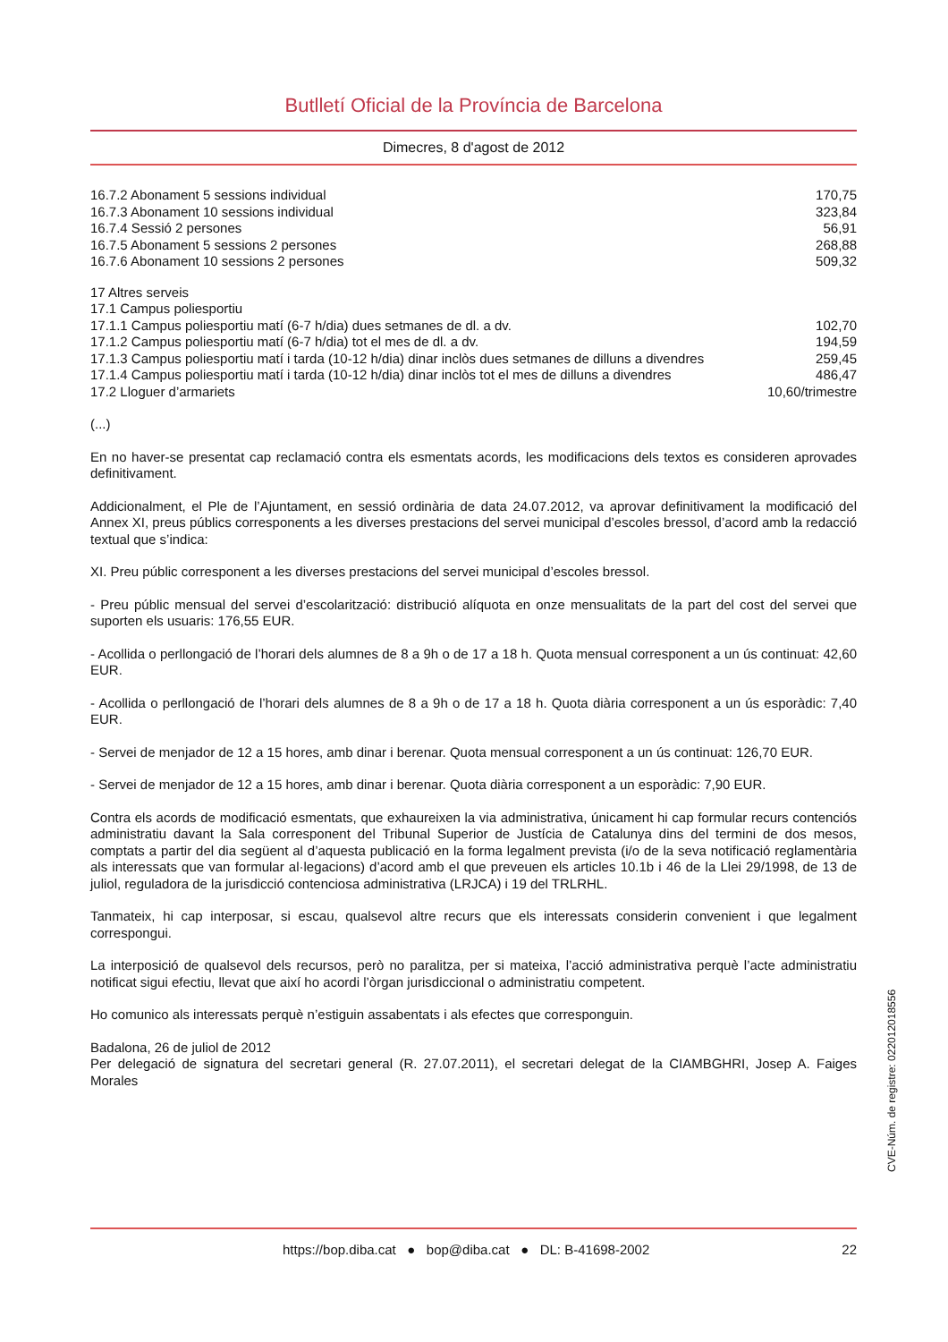Butlletí Oficial de la Província de Barcelona
Dimecres, 8 d'agost de 2012
| 16.7.2 Abonament 5 sessions individual | 170,75 |
| 16.7.3 Abonament 10 sessions individual | 323,84 |
| 16.7.4 Sessió 2 persones | 56,91 |
| 16.7.5 Abonament 5 sessions 2 persones | 268,88 |
| 16.7.6 Abonament 10 sessions 2 persones | 509,32 |
| 17 Altres serveis | |
| 17.1 Campus poliesportiu | |
| 17.1.1 Campus poliesportiu matí (6-7 h/dia) dues setmanes de dl. a dv. | 102,70 |
| 17.1.2 Campus poliesportiu matí (6-7 h/dia) tot el mes de dl. a dv. | 194,59 |
| 17.1.3 Campus poliesportiu matí i tarda (10-12 h/dia) dinar inclòs dues setmanes de dilluns a divendres | 259,45 |
| 17.1.4 Campus poliesportiu matí i tarda (10-12 h/dia) dinar inclòs tot el mes de dilluns a divendres | 486,47 |
| 17.2 Lloguer d’armariets | 10,60/trimestre |
(...)
En no haver-se presentat cap reclamació contra els esmentats acords, les modificacions dels textos es consideren aprovades definitivament.
Addicionalment, el Ple de l’Ajuntament, en sessió ordinària de data 24.07.2012, va aprovar definitivament la modificació del Annex XI, preus públics corresponents a les diverses prestacions del servei municipal d’escoles bressol, d’acord amb la redacció textual que s’indica:
XI. Preu públic corresponent a les diverses prestacions del servei municipal d’escoles bressol.
- Preu públic mensual del servei d’escolarització: distribució alíquota en onze mensualitats de la part del cost del servei que suporten els usuaris: 176,55 EUR.
- Acollida o perllongació de l’horari dels alumnes de 8 a 9h o de 17 a 18 h. Quota mensual corresponent a un ús continuat: 42,60 EUR.
- Acollida o perllongació de l’horari dels alumnes de 8 a 9h o de 17 a 18 h. Quota diària corresponent a un ús esporàdic: 7,40 EUR.
- Servei de menjador de 12 a 15 hores, amb dinar i berenar. Quota mensual corresponent a un ús continuat: 126,70 EUR.
- Servei de menjador de 12 a 15 hores, amb dinar i berenar. Quota diària corresponent a un esporàdic: 7,90 EUR.
Contra els acords de modificació esmentats, que exhaureixen la via administrativa, únicament hi cap formular recurs contenciós administratiu davant la Sala corresponent del Tribunal Superior de Justícia de Catalunya dins del termini de dos mesos, comptats a partir del dia següent al d’aquesta publicació en la forma legalment prevista (i/o de la seva notificació reglamentària als interessats que van formular al·legacions) d’acord amb el que preveuen els articles 10.1b i 46 de la Llei 29/1998, de 13 de juliol, reguladora de la jurisdicció contenciosa administrativa (LRJCA) i 19 del TRLRHL.
Tanmateix, hi cap interposar, si escau, qualsevol altre recurs que els interessats considerin convenient i que legalment correspongui.
La interposició de qualsevol dels recursos, però no paralitza, per si mateixa, l’acció administrativa perquè l’acte administratiu notificat sigui efectiu, llevat que així ho acordi l’òrgan jurisdiccional o administratiu competent.
Ho comunico als interessats perquè n’estiguin assabentats i als efectes que corresponguin.
Badalona, 26 de juliol de 2012
Per delegació de signatura del secretari general (R. 27.07.2011), el secretari delegat de la CIAMBGHRI, Josep A. Faiges Morales
CVE-Núm. de registre: 022012018556
https://bop.diba.cat ● bop@diba.cat ● DL: B-41698-2002 22